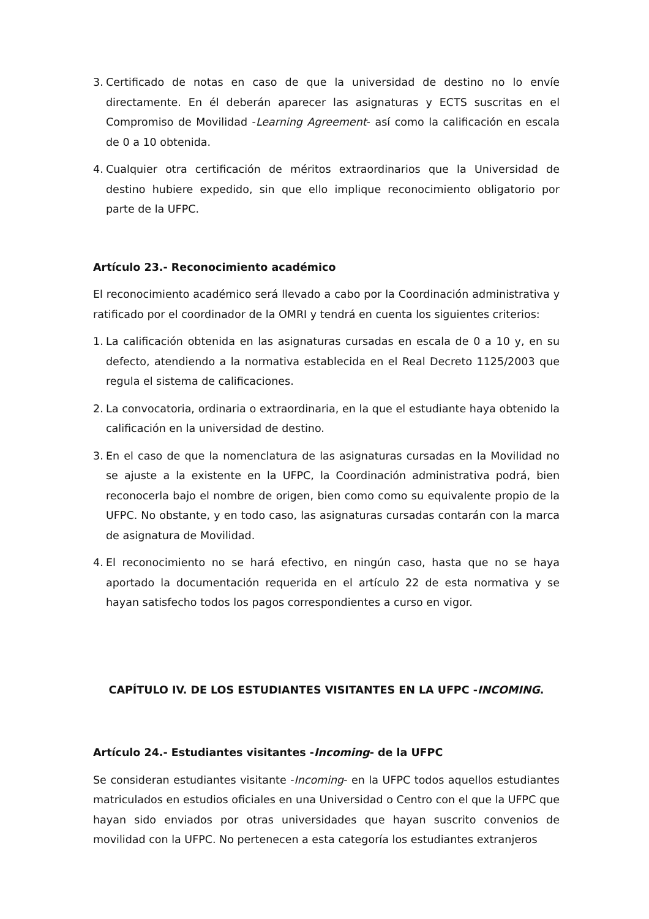3. Certificado de notas en caso de que la universidad de destino no lo envíe directamente. En él deberán aparecer las asignaturas y ECTS suscritas en el Compromiso de Movilidad -Learning Agreement- así como la calificación en escala de 0 a 10 obtenida.
4. Cualquier otra certificación de méritos extraordinarios que la Universidad de destino hubiere expedido, sin que ello implique reconocimiento obligatorio por parte de la UFPC.
Artículo 23.- Reconocimiento académico
El reconocimiento académico será llevado a cabo por la Coordinación administrativa y ratificado por el coordinador de la OMRI y tendrá en cuenta los siguientes criterios:
1. La calificación obtenida en las asignaturas cursadas en escala de 0 a 10 y, en su defecto, atendiendo a la normativa establecida en el Real Decreto 1125/2003 que regula el sistema de calificaciones.
2. La convocatoria, ordinaria o extraordinaria, en la que el estudiante haya obtenido la calificación en la universidad de destino.
3. En el caso de que la nomenclatura de las asignaturas cursadas en la Movilidad no se ajuste a la existente en la UFPC, la Coordinación administrativa podrá, bien reconocerla bajo el nombre de origen, bien como como su equivalente propio de la UFPC. No obstante, y en todo caso, las asignaturas cursadas contarán con la marca de asignatura de Movilidad.
4. El reconocimiento no se hará efectivo, en ningún caso, hasta que no se haya aportado la documentación requerida en el artículo 22 de esta normativa y se hayan satisfecho todos los pagos correspondientes a curso en vigor.
CAPÍTULO IV. DE LOS ESTUDIANTES VISITANTES EN LA UFPC -INCOMING.
Artículo 24.- Estudiantes visitantes -Incoming- de la UFPC
Se consideran estudiantes visitante -Incoming- en la UFPC todos aquellos estudiantes matriculados en estudios oficiales en una Universidad o Centro con el que la UFPC que hayan sido enviados por otras universidades que hayan suscrito convenios de movilidad con la UFPC. No pertenecen a esta categoría los estudiantes extranjeros